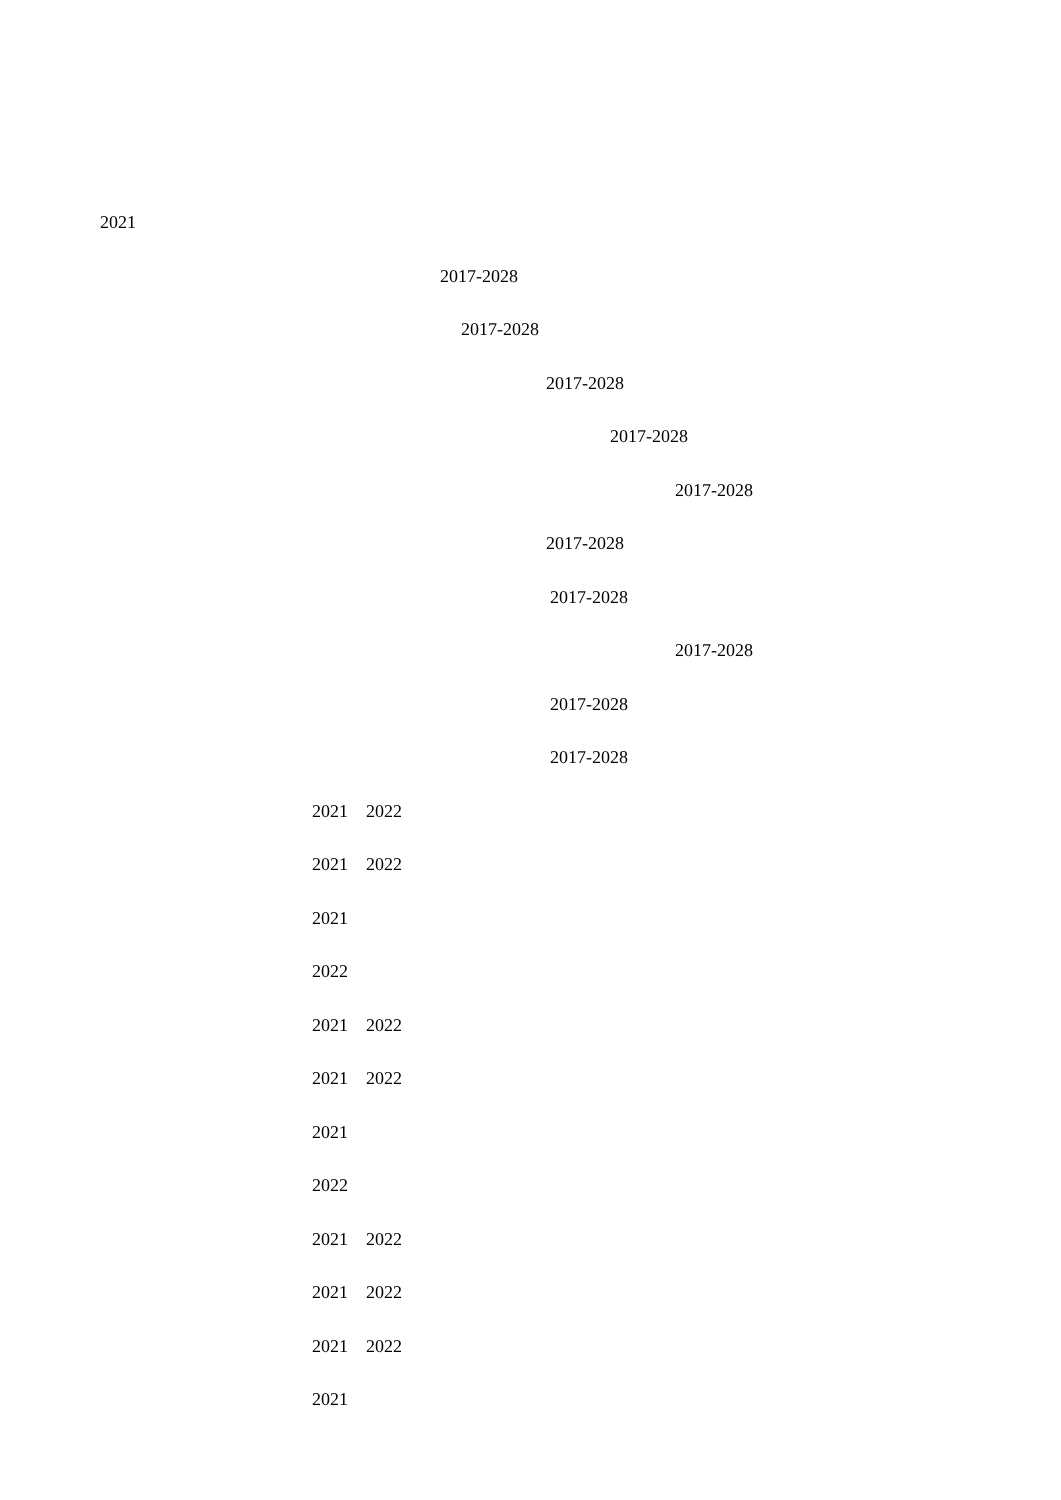2021
2017-2028
2017-2028
2017-2028
2017-2028
2017-2028
2017-2028
2017-2028
2017-2028
2017-2028
2017-2028
2021 2022
2021 2022
2021
2022
2021 2022
2021 2022
2021
2022
2021 2022
2021 2022
2021 2022
2021